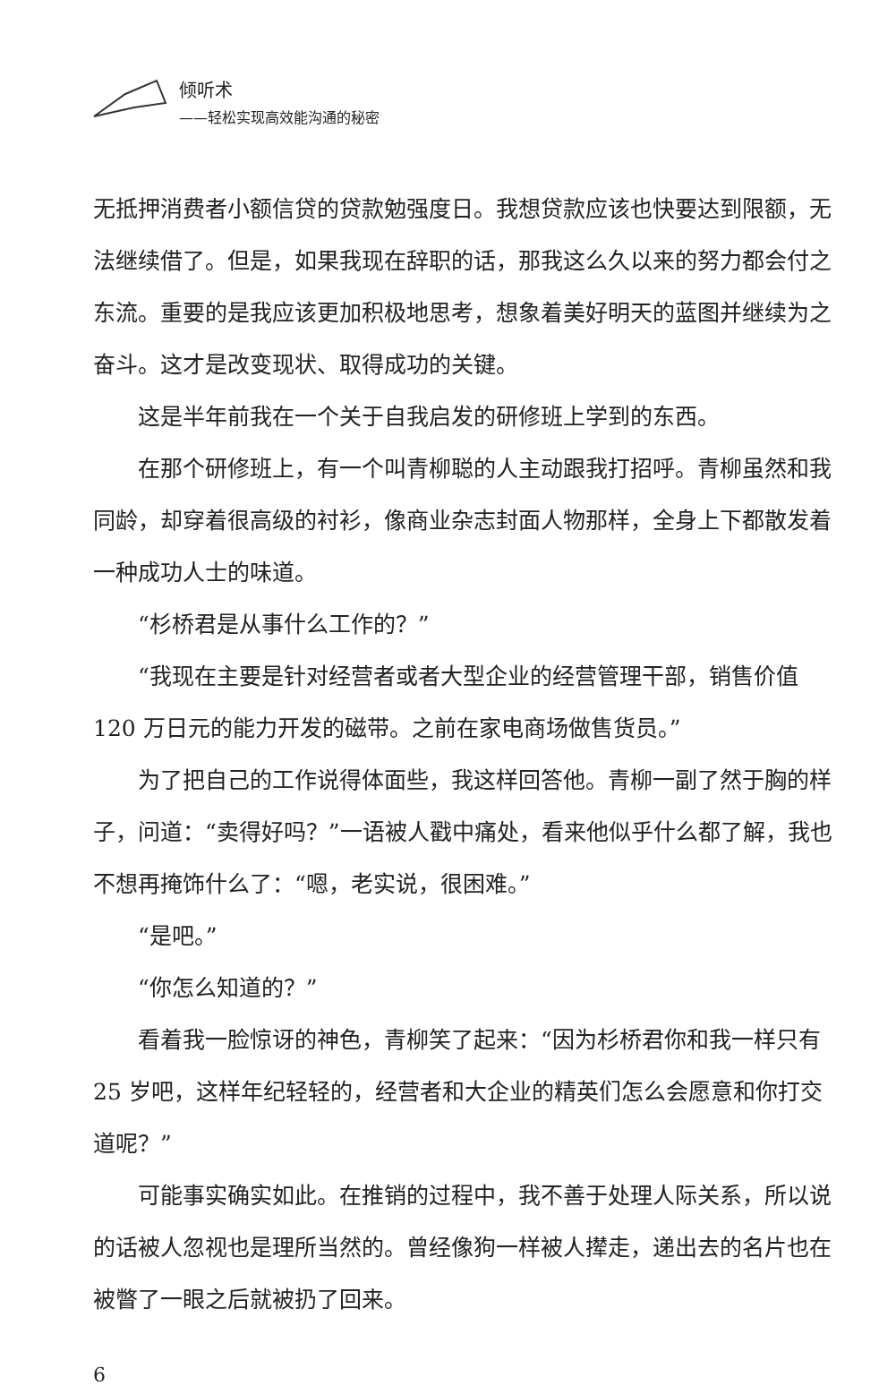倾听术
——轻松实现高效能沟通的秘密
无抵押消费者小额信贷的贷款勉强度日。我想贷款应该也快要达到限额，无法继续借了。但是，如果我现在辞职的话，那我这么久以来的努力都会付之东流。重要的是我应该更加积极地思考，想象着美好明天的蓝图并继续为之奋斗。这才是改变现状、取得成功的关键。
这是半年前我在一个关于自我启发的研修班上学到的东西。
在那个研修班上，有一个叫青柳聪的人主动跟我打招呼。青柳虽然和我同龄，却穿着很高级的衬衫，像商业杂志封面人物那样，全身上下都散发着一种成功人士的味道。
“杉桥君是从事什么工作的？”
“我现在主要是针对经营者或者大型企业的经营管理干部，销售价值 120 万日元的能力开发的磁带。之前在家电商场做售货员。”
为了把自己的工作说得体面些，我这样回答他。青柳一副了然于胸的样子，问道：“卖得好吗？”一语被人戳中痛处，看来他似乎什么都了解，我也不想再掩饰什么了：“嗯，老实说，很困难。”
“是吧。”
“你怎么知道的？”
看着我一脸惊讶的神色，青柳笑了起来：“因为杉桥君你和我一样只有 25 岁吧，这样年纪轻轻的，经营者和大企业的精英们怎么会愿意和你打交道呢？”
可能事实确实如此。在推销的过程中，我不善于处理人际关系，所以说的话被人忽视也是理所当然的。曾经像狗一样被人撵走，递出去的名片也在被瞥了一眼之后就被扔了回来。
6